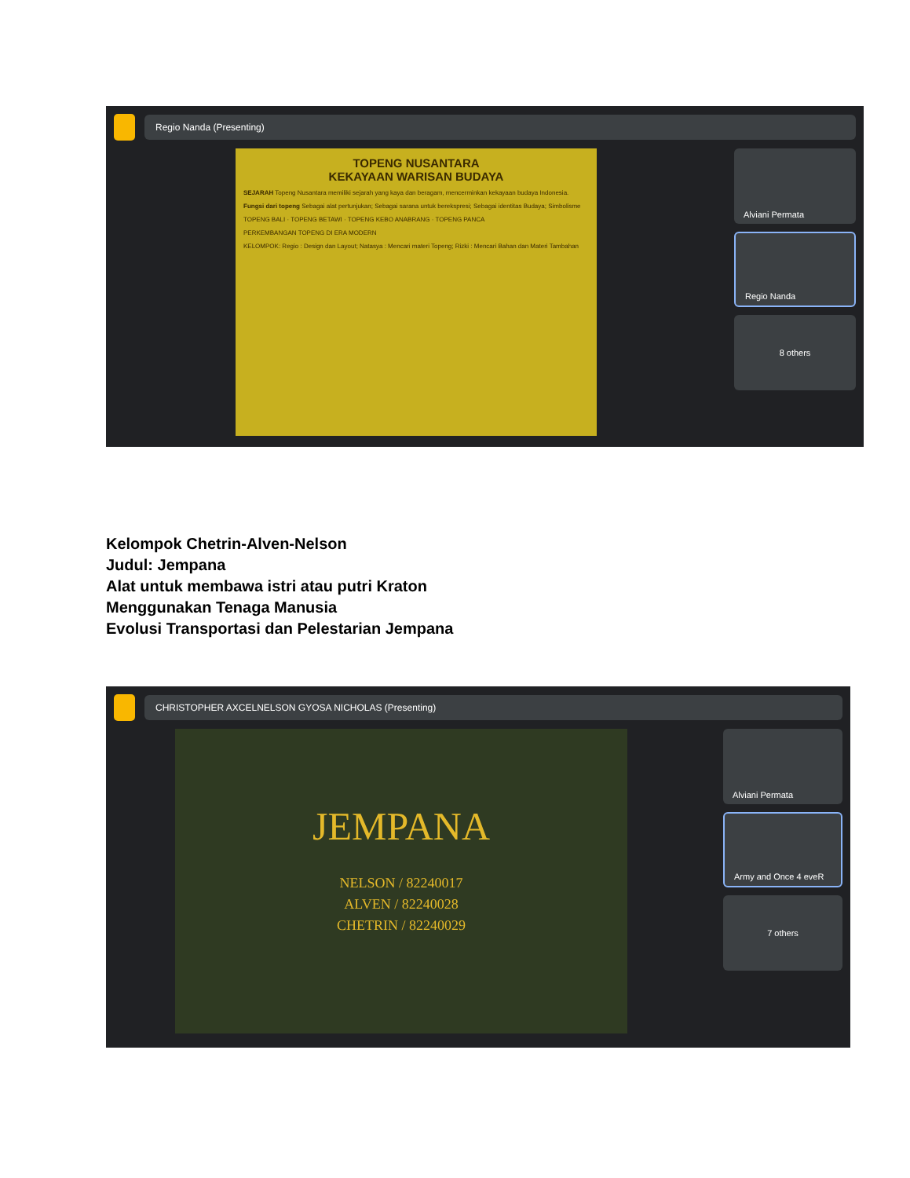Regio Nanda (Presenting)
TOPENG NUSANTARA
KEKAYAAN WARISAN BUDAYA
SEJARAH Topeng Nusantara memiliki sejarah yang kaya dan beragam, mencerminkan kekayaan budaya Indonesia.
Fungsi dari topeng Sebagai alat pertunjukan; Sebagai sarana untuk berekspresi; Sebagai identitas Budaya; Simbolisme
TOPENG BALI · TOPENG BETAWI · TOPENG KEBO ANABRANG · TOPENG PANCA
PERKEMBANGAN TOPENG DI ERA MODERN
KELOMPOK: Regio : Design dan Layout; Natasya : Mencari materi Topeng; Rizki : Mencari Bahan dan Materi Tambahan
Alviani Permata
Regio Nanda
8 others
Kelompok Chetrin-Alven-Nelson
Judul: Jempana
Alat untuk membawa istri atau putri Kraton
Menggunakan Tenaga Manusia
Evolusi Transportasi dan Pelestarian Jempana
CHRISTOPHER AXCELNELSON GYOSA NICHOLAS (Presenting)
JEMPANA
NELSON / 82240017
ALVEN / 82240028
CHETRIN / 82240029
Alviani Permata
Army and Once 4 eveR
7 others